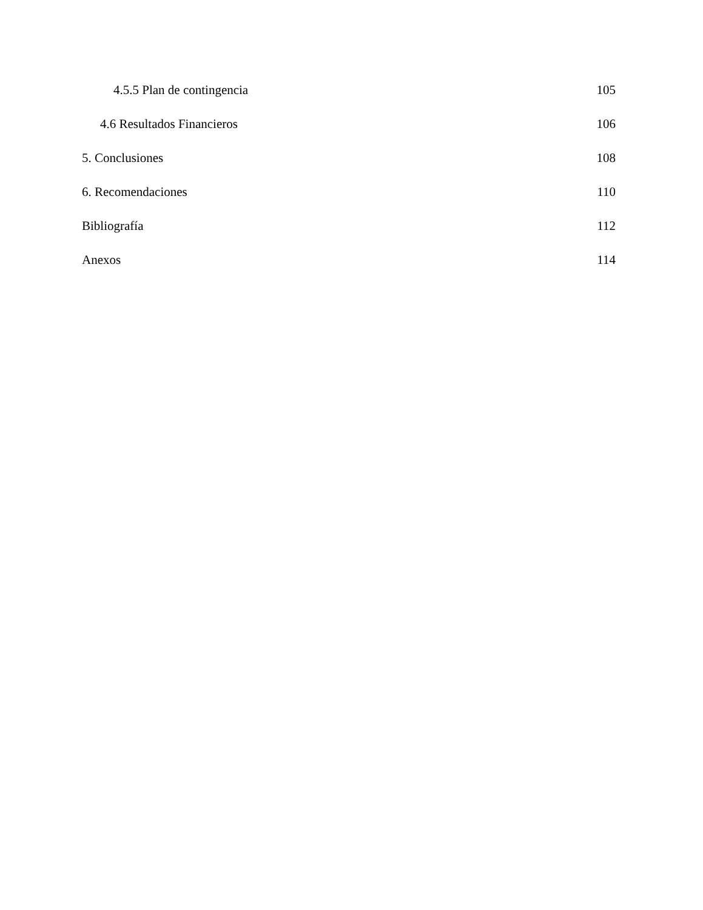4.5.5 Plan de contingencia 105
4.6 Resultados Financieros 106
5. Conclusiones 108
6. Recomendaciones 110
Bibliografía 112
Anexos 114